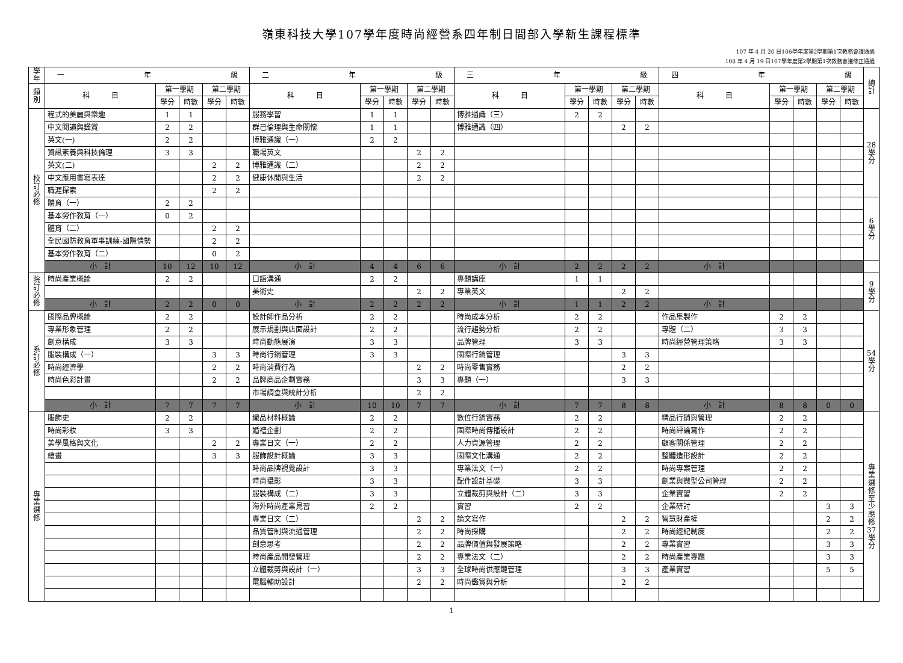嶺東科技大學107學年度時尚經營系四年制日間部入學新生課程標準
107 年 4 月 20 日106學年度第2學期第1次教務會議通過
108 年 4 月 19 日107學年度第2學期第1次教務會議修正通過
| 學 年 | 一 年 級 | | | | | 二 年 級 | | | | | 三 年 級 | | | | | 四 年 級 | | | | | 總 計 |
| --- | --- | --- | --- | --- | --- | --- | --- | --- | --- | --- | --- | --- | --- | --- | --- | --- | --- | --- | --- | --- | --- |
| 類 別 | 科 目 | 第一學期 | | 第二學期 | | 科 目 | 第一學期 | | 第二學期 | | 科 目 | 第一學期 | | 第二學期 | | 科 目 | 第一學期 | | 第二學期 | | |
| | | 學分 | 時數 | 學分 | 時數 | | 學分 | 時數 | 學分 | 時數 | | 學分 | 時數 | 學分 | 時數 | | 學分 | 時數 | 學分 | 時數 | |
| 校 訂 必 修 | 程式的美麗與樂趣 | 1 | 1 | | | 服務學習 | 1 | 1 | | | 博雅通識（三） | 2 | 2 | | | | | | | | 28 學 分 |
| | 中文閱讀與鑑賞 | 2 | 2 | | | 群己倫理與生命關懷 | 1 | 1 | | | 博雅通識（四） | | | 2 | 2 | | | | | | |
| | 英文(一) | 2 | 2 | | | 博雅通識（一） | 2 | 2 | | | | | | | | | | | | | |
| | 資訊素養與科技倫理 | 3 | 3 | | | 職場英文 | | | 2 | 2 | | | | | | | | | | | |
| | 英文(二) | | | 2 | 2 | 博雅通識（二） | | | 2 | 2 | | | | | | | | | | | |
| | 中文應用書寫表達 | | | 2 | 2 | 健康休閒與生活 | | | 2 | 2 | | | | | | | | | | | |
| | 職涯探索 | | | 2 | 2 | | | | | | | | | | | | | | | | |
| | 體育（一） | 2 | 2 | | | | | | | | | | | | | | | | | | 6 學 分 |
| | 基本勞作教育（一） | 0 | 2 | | | | | | | | | | | | | | | | | | |
| | 體育（二） | | | 2 | 2 | | | | | | | | | | | | | | | | |
| | 全民國防教育軍事訓練-國際情勢 | | | 2 | 2 | | | | | | | | | | | | | | | | |
| | 基本勞作教育（二） | | | 0 | 2 | | | | | | | | | | | | | | | | |
| | 小 計 | 10 | 12 | 10 | 12 | 小 計 | 4 | 4 | 6 | 6 | 小 計 | 2 | 2 | 2 | 2 | 小 計 | | | | | |
| 院 訂 必 修 | 時尚產業概論 | 2 | 2 | | | 口語溝通 | 2 | 2 | | | 專題講座 | 1 | 1 | | | | | | | | 9 學 分 |
| | | | | | | 美術史 | | | 2 | 2 | 專業英文 | | | 2 | 2 | | | | | | |
| | 小 計 | 2 | 2 | 0 | 0 | 小 計 | 2 | 2 | 2 | 2 | 小 計 | 1 | 1 | 2 | 2 | 小 計 | | | | | |
| 系 訂 必 修 | 國際品牌概論 | 2 | 2 | | | 設計師作品分析 | 2 | 2 | | | 時尚成本分析 | 2 | 2 | | | 作品集製作 | 2 | 2 | | | 54 學 分 |
| | 專業形象管理 | 2 | 2 | | | 展示規劃與店面設計 | 2 | 2 | | | 流行趨勢分析 | 2 | 2 | | | 專題（二） | 3 | 3 | | | |
| | 創意構成 | 3 | 3 | | | 時尚動態展演 | 3 | 3 | | | 品牌管理 | 3 | 3 | | | 時尚經營管理策略 | 3 | 3 | | | |
| | 服裝構成（一） | | | 3 | 3 | 時尚行銷管理 | 3 | 3 | | | 國際行銷管理 | | | 3 | 3 | | | | | | |
| | 時尚經濟學 | | | 2 | 2 | 時尚消費行為 | | | 2 | 2 | 時尚零售實務 | | | 2 | 2 | | | | | | |
| | 時尚色彩計畫 | | | 2 | 2 | 品牌商品企劃實務 | | | 3 | 3 | 專題（一） | | | 3 | 3 | | | | | | |
| | | | | | | 市場調查與統計分析 | | | 2 | 2 | | | | | | | | | | | |
| | 小 計 | 7 | 7 | 7 | 7 | 小 計 | 10 | 10 | 7 | 7 | 小 計 | 7 | 7 | 8 | 8 | 小 計 | 8 | 8 | 0 | 0 | |
| 專 業 選 修 | 服飾史 | 2 | 2 | | | 織品材料概論 | 2 | 2 | | | 數位行銷實務 | 2 | 2 | | | 精品行銷與管理 | 2 | 2 | | | 專 業 選 修 至 少 應 修 37 學 分 |
| | 時尚彩妝 | 3 | 3 | | | 婚禮企劃 | 2 | 2 | | | 國際時尚傳播設計 | 2 | 2 | | | 時尚評論寫作 | 2 | 2 | | | |
| | 美學風格與文化 | | | 2 | 2 | 專業日文（一） | 2 | 2 | | | 人力資源管理 | 2 | 2 | | | 顧客關係管理 | 2 | 2 | | | |
| | 繪畫 | | | 3 | 3 | 服飾設計概論 | 3 | 3 | | | 國際文化溝通 | 2 | 2 | | | 整體造形設計 | 2 | 2 | | | |
| | | | | | | 時尚品牌視覺設計 | 3 | 3 | | | 專業法文（一） | 2 | 2 | | | 時尚專案管理 | 2 | 2 | | | |
| | | | | | | 時尚攝影 | 3 | 3 | | | 配件設計基礎 | 3 | 3 | | | 創業與微型公司管理 | 2 | 2 | | | |
| | | | | | | 服裝構成（二） | 3 | 3 | | | 立體裁剪與設計（二） | 3 | 3 | | | 企業實習 | 2 | 2 | | | |
| | | | | | | 海外時尚產業見習 | 2 | 2 | | | 實習 | 2 | 2 | | | 企業研討 | | | 3 | 3 | |
| | | | | | | 專業日文（二） | | | 2 | 2 | 論文寫作 | | | 2 | 2 | 智慧財產權 | | | 2 | 2 | |
| | | | | | | 品質管制與流通管理 | | | 2 | 2 | 時尚採購 | | | 2 | 2 | 時尚經紀制度 | | | 2 | 2 | |
| | | | | | | 創意思考 | | | 2 | 2 | 品牌價值與發展策略 | | | 2 | 2 | 專業實習 | | | 3 | 3 | |
| | | | | | | 時尚產品開發管理 | | | 2 | 2 | 專業法文（二） | | | 2 | 2 | 時尚產業專題 | | | 3 | 3 | |
| | | | | | | 立體裁剪與設計（一） | | | 3 | 3 | 全球時尚供應鏈管理 | | | 3 | 3 | 產業實習 | | | 5 | 5 | |
| | | | | | | 電腦輔助設計 | | | 2 | 2 | 時尚鑑賞與分析 | | | 2 | 2 | | | | | | |
1